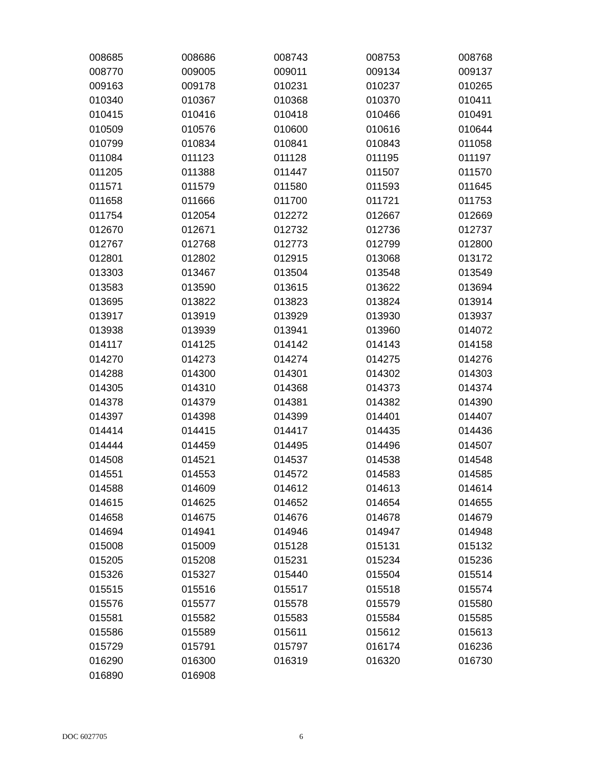| 008685 | 008686 | 008743 | 008753 | 008768 |
| 008770 | 009005 | 009011 | 009134 | 009137 |
| 009163 | 009178 | 010231 | 010237 | 010265 |
| 010340 | 010367 | 010368 | 010370 | 010411 |
| 010415 | 010416 | 010418 | 010466 | 010491 |
| 010509 | 010576 | 010600 | 010616 | 010644 |
| 010799 | 010834 | 010841 | 010843 | 011058 |
| 011084 | 011123 | 011128 | 011195 | 011197 |
| 011205 | 011388 | 011447 | 011507 | 011570 |
| 011571 | 011579 | 011580 | 011593 | 011645 |
| 011658 | 011666 | 011700 | 011721 | 011753 |
| 011754 | 012054 | 012272 | 012667 | 012669 |
| 012670 | 012671 | 012732 | 012736 | 012737 |
| 012767 | 012768 | 012773 | 012799 | 012800 |
| 012801 | 012802 | 012915 | 013068 | 013172 |
| 013303 | 013467 | 013504 | 013548 | 013549 |
| 013583 | 013590 | 013615 | 013622 | 013694 |
| 013695 | 013822 | 013823 | 013824 | 013914 |
| 013917 | 013919 | 013929 | 013930 | 013937 |
| 013938 | 013939 | 013941 | 013960 | 014072 |
| 014117 | 014125 | 014142 | 014143 | 014158 |
| 014270 | 014273 | 014274 | 014275 | 014276 |
| 014288 | 014300 | 014301 | 014302 | 014303 |
| 014305 | 014310 | 014368 | 014373 | 014374 |
| 014378 | 014379 | 014381 | 014382 | 014390 |
| 014397 | 014398 | 014399 | 014401 | 014407 |
| 014414 | 014415 | 014417 | 014435 | 014436 |
| 014444 | 014459 | 014495 | 014496 | 014507 |
| 014508 | 014521 | 014537 | 014538 | 014548 |
| 014551 | 014553 | 014572 | 014583 | 014585 |
| 014588 | 014609 | 014612 | 014613 | 014614 |
| 014615 | 014625 | 014652 | 014654 | 014655 |
| 014658 | 014675 | 014676 | 014678 | 014679 |
| 014694 | 014941 | 014946 | 014947 | 014948 |
| 015008 | 015009 | 015128 | 015131 | 015132 |
| 015205 | 015208 | 015231 | 015234 | 015236 |
| 015326 | 015327 | 015440 | 015504 | 015514 |
| 015515 | 015516 | 015517 | 015518 | 015574 |
| 015576 | 015577 | 015578 | 015579 | 015580 |
| 015581 | 015582 | 015583 | 015584 | 015585 |
| 015586 | 015589 | 015611 | 015612 | 015613 |
| 015729 | 015791 | 015797 | 016174 | 016236 |
| 016290 | 016300 | 016319 | 016320 | 016730 |
| 016890 | 016908 | | | |
DOC 6027705 6